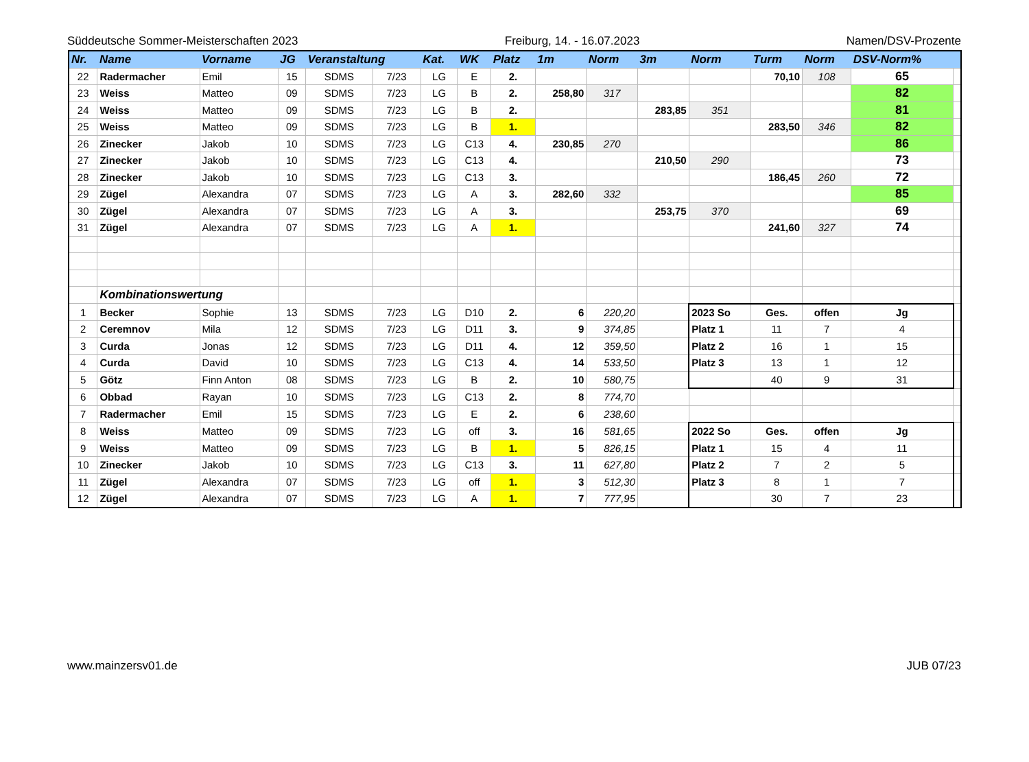Süddeutsche Sommer-Meisterschaften 2023 Freiburg, 14. - 16.07.2023 Namen/DSV-Prozente
| Nr. | Name | Vorname | JG | Veranstaltung | | Kat. | WK | Platz | 1m | Norm | 3m | Norm | Turm | Norm | DSV-Norm% | |
| --- | --- | --- | --- | --- | --- | --- | --- | --- | --- | --- | --- | --- | --- | --- | --- | --- |
| 22 | Radermacher | Emil | 15 | SDMS | 7/23 | LG | E | 2. | | | | | 70,10 | 108 | 65 | |
| 23 | Weiss | Matteo | 09 | SDMS | 7/23 | LG | B | 2. | 258,80 | 317 | | | | | 82 | |
| 24 | Weiss | Matteo | 09 | SDMS | 7/23 | LG | B | 2. | | | 283,85 | 351 | | | 81 | |
| 25 | Weiss | Matteo | 09 | SDMS | 7/23 | LG | B | 1. | | | | | 283,50 | 346 | 82 | |
| 26 | Zinecker | Jakob | 10 | SDMS | 7/23 | LG | C13 | 4. | 230,85 | 270 | | | | | 86 | |
| 27 | Zinecker | Jakob | 10 | SDMS | 7/23 | LG | C13 | 4. | | | 210,50 | 290 | | | 73 | |
| 28 | Zinecker | Jakob | 10 | SDMS | 7/23 | LG | C13 | 3. | | | | | 186,45 | 260 | 72 | |
| 29 | Zügel | Alexandra | 07 | SDMS | 7/23 | LG | A | 3. | 282,60 | 332 | | | | | 85 | |
| 30 | Zügel | Alexandra | 07 | SDMS | 7/23 | LG | A | 3. | | | 253,75 | 370 | | | 69 | |
| 31 | Zügel | Alexandra | 07 | SDMS | 7/23 | LG | A | 1. | | | | | 241,60 | 327 | 74 | |
| | Kombinationswertung | | | | | | | | | | | | | | | |
| 1 | Becker | Sophie | 13 | SDMS | 7/23 | LG | D10 | 2. | 6 | 220,20 | | 2023 So | Ges. | offen | Jg | |
| 2 | Ceremnov | Mila | 12 | SDMS | 7/23 | LG | D11 | 3. | 9 | 374,85 | | Platz 1 | 11 | 7 | 4 | |
| 3 | Curda | Jonas | 12 | SDMS | 7/23 | LG | D11 | 4. | 12 | 359,50 | | Platz 2 | 16 | 1 | 15 | |
| 4 | Curda | David | 10 | SDMS | 7/23 | LG | C13 | 4. | 14 | 533,50 | | Platz 3 | 13 | 1 | 12 | |
| 5 | Götz | Finn Anton | 08 | SDMS | 7/23 | LG | B | 2. | 10 | 580,75 | | | 40 | 9 | 31 | |
| 6 | Obbad | Rayan | 10 | SDMS | 7/23 | LG | C13 | 2. | 8 | 774,70 | | | | | | |
| 7 | Radermacher | Emil | 15 | SDMS | 7/23 | LG | E | 2. | 6 | 238,60 | | | | | | |
| 8 | Weiss | Matteo | 09 | SDMS | 7/23 | LG | off | 3. | 16 | 581,65 | | 2022 So | Ges. | offen | Jg | |
| 9 | Weiss | Matteo | 09 | SDMS | 7/23 | LG | B | 1. | 5 | 826,15 | | Platz 1 | 15 | 4 | 11 | |
| 10 | Zinecker | Jakob | 10 | SDMS | 7/23 | LG | C13 | 3. | 11 | 627,80 | | Platz 2 | 7 | 2 | 5 | |
| 11 | Zügel | Alexandra | 07 | SDMS | 7/23 | LG | off | 1. | 3 | 512,30 | | Platz 3 | 8 | 1 | 7 | |
| 12 | Zügel | Alexandra | 07 | SDMS | 7/23 | LG | A | 1. | 7 | 777,95 | | | 30 | 7 | 23 | |
www.mainzersv01.de JUB 07/23